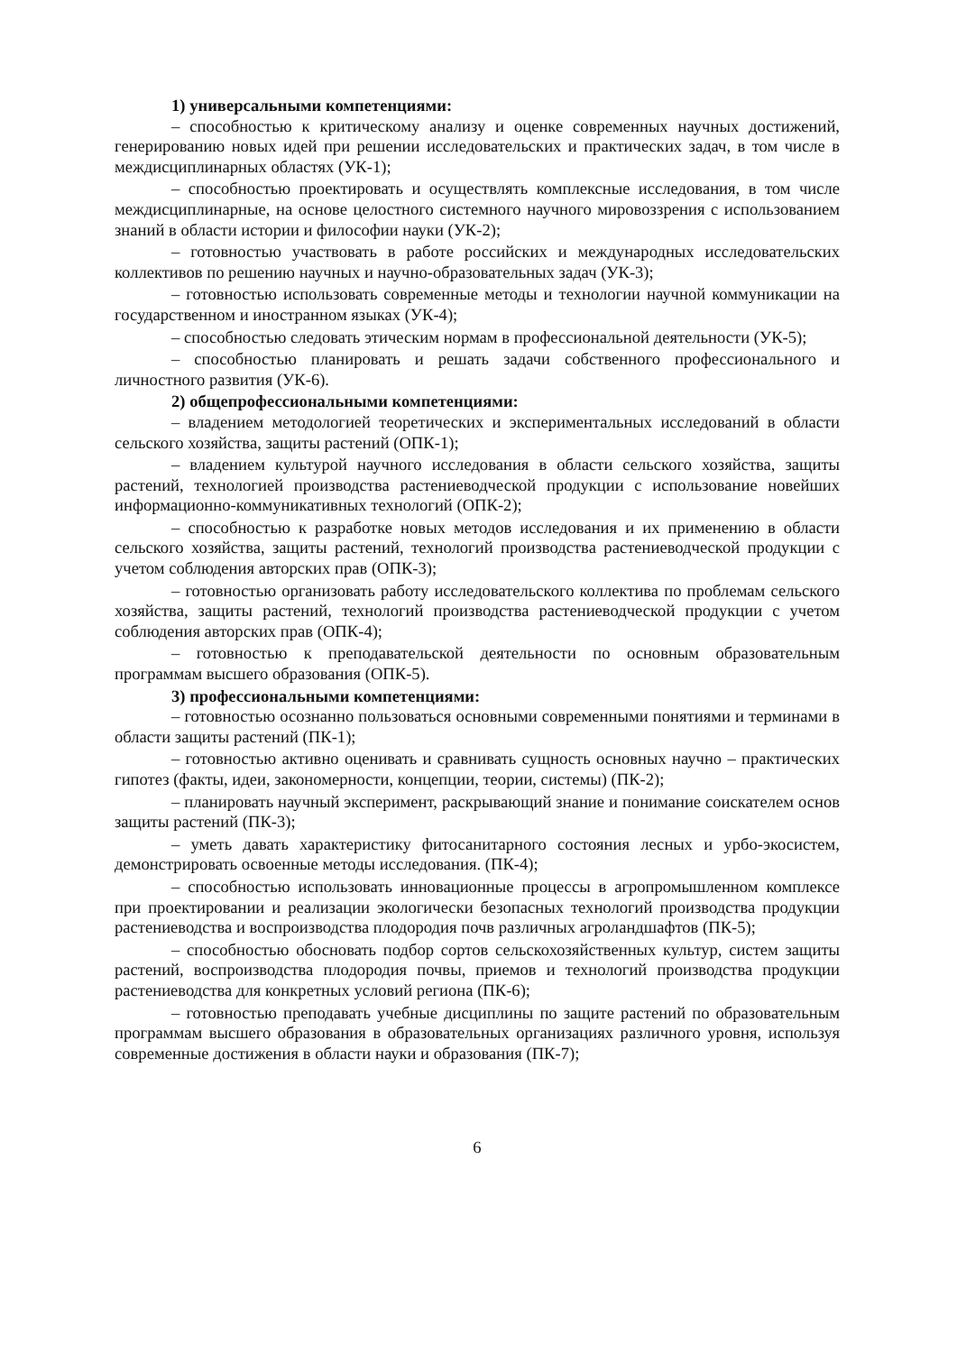1) универсальными компетенциями:
– способностью к критическому анализу и оценке современных научных достижений, генерированию новых идей при решении исследовательских и практических задач, в том числе в междисциплинарных областях (УК-1);
– способностью проектировать и осуществлять комплексные исследования, в том числе междисциплинарные, на основе целостного системного научного мировоззрения с использованием знаний в области истории и философии науки (УК-2);
– готовностью участвовать в работе российских и международных исследовательских коллективов по решению научных и научно-образовательных задач (УК-3);
– готовностью использовать современные методы и технологии научной коммуникации на государственном и иностранном языках (УК-4);
– способностью следовать этическим нормам в профессиональной деятельности (УК-5);
– способностью планировать и решать задачи собственного профессионального и личностного развития (УК-6).
2) общепрофессиональными компетенциями:
– владением методологией теоретических и экспериментальных исследований в области сельского хозяйства, защиты растений (ОПК-1);
– владением культурой научного исследования в области сельского хозяйства, защиты растений, технологией производства растениеводческой продукции с использование новейших информационно-коммуникативных технологий (ОПК-2);
– способностью к разработке новых методов исследования и их применению в области сельского хозяйства, защиты растений, технологий производства растениеводческой продукции с учетом соблюдения авторских прав (ОПК-3);
– готовностью организовать работу исследовательского коллектива по проблемам сельского хозяйства, защиты растений, технологий производства растениеводческой продукции с учетом соблюдения авторских прав (ОПК-4);
– готовностью к преподавательской деятельности по основным образовательным программам высшего образования (ОПК-5).
3) профессиональными компетенциями:
– готовностью осознанно пользоваться основными современными понятиями и терминами в области защиты растений (ПК-1);
– готовностью активно оценивать и сравнивать сущность основных научно – практических гипотез (факты, идеи, закономерности, концепции, теории, системы) (ПК-2);
– планировать научный эксперимент, раскрывающий знание и понимание соискателем основ защиты растений (ПК-3);
– уметь давать характеристику фитосанитарного состояния лесных и урбо-экосистем, демонстрировать освоенные методы исследования. (ПК-4);
– способностью использовать инновационные процессы в агропромышленном комплексе при проектировании и реализации экологически безопасных технологий производства продукции растениеводства и воспроизводства плодородия почв различных агроландшафтов (ПК-5);
– способностью обосновать подбор сортов сельскохозяйственных культур, систем защиты растений, воспроизводства плодородия почвы, приемов и технологий производства продукции растениеводства для конкретных условий региона (ПК-6);
– готовностью преподавать учебные дисциплины по защите растений по образовательным программам высшего образования в образовательных организациях различного уровня, используя современные достижения в области науки и образования (ПК-7);
6